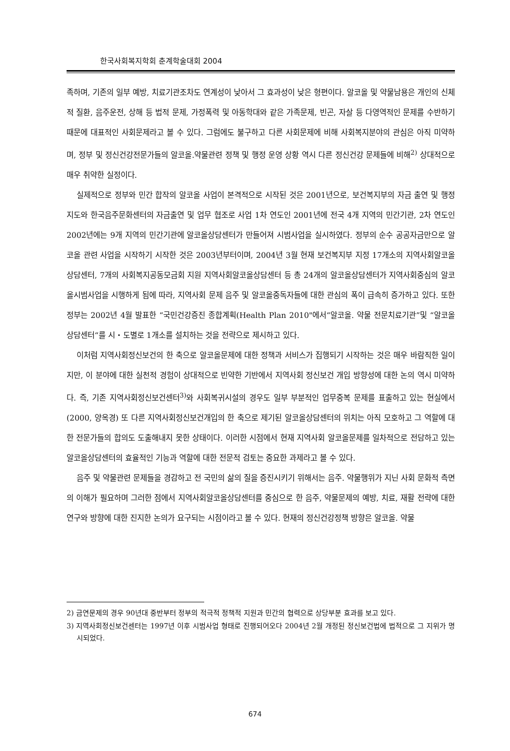한국사회복지학회 춘계학술대회 2004
족하며, 기존의 일부 예방, 치료기관조차도 연계성이 낮아서 그 효과성이 낮은 형편이다. 알코올 및 약물남용은 개인의 신체적 질환, 음주운전, 상해 등 법적 문제, 가정폭력 및 아동학대와 같은 가족문제, 빈곤, 자살 등 다영역적인 문제를 수반하기 때문에 대표적인 사회문제라고 볼 수 있다. 그럼에도 불구하고 다른 사회문제에 비해 사회복지분야의 관심은 아직 미약하며, 정부 및 정신건강전문가들의 알코올.약물관련 정책 및 행정 운영 상황 역시 다른 정신건강 문제들에 비해<sup>2)</sup> 상대적으로 매우 취약한 실정이다.
실제적으로 정부와 민간 합작의 알코올 사업이 본격적으로 시작된 것은 2001년으로, 보건복지부의 자금 출연 및 행정지도와 한국음주문화센터의 자금출연 및 업무 협조로 사업 1차 연도인 2001년에 전국 4개 지역의 민간기관, 2차 연도인 2002년에는 9개 지역의 민간기관에 알코올상담센터가 만들어져 시범사업을 실시하였다. 정부의 순수 공공자금만으로 알코올 관련 사업을 시작하기 시작한 것은 2003년부터이며, 2004년 3월 현재 보건복지부 지정 17개소의 지역사회알코올상담센터, 7개의 사회복지공동모금회 지원 지역사회알코올상담센터 등 총 24개의 알코올상담센터가 지역사회중심의 알코올시범사업을 시행하게 됨에 따라, 지역사회 문제 음주 및 알코올중독자들에 대한 관심의 폭이 급속히 증가하고 있다. 또한 정부는 2002년 4월 발표한 “국민건강증진 종합계획(Health Plan 2010"에서“알코올. 약물 전문치료기관”및 “알코올상담센터“를 시・도별로 1개소를 설치하는 것을 전략으로 제시하고 있다.
이처럼 지역사회정신보건의 한 축으로 알코올문제에 대한 정책과 서비스가 집행되기 시작하는 것은 매우 바람직한 일이지만, 이 분야에 대한 실천적 경험이 상대적으로 빈약한 기반에서 지역사회 정신보건 개입 방향성에 대한 논의 역시 미약하다. 즉, 기존 지역사회정신보건센터<sup>3)</sup>와 사회복귀시설의 경우도 일부 부분적인 업무중복 문제를 표출하고 있는 현실에서(2000, 양옥경) 또 다른 지역사회정신보건개입의 한 축으로 제기된 알코올상담센터의 위치는 아직 모호하고 그 역할에 대한 전문가들의 합의도 도출해내지 못한 상태이다. 이러한 시점에서 현재 지역사회 알코올문제를 일차적으로 전담하고 있는 알코올상담센터의 효율적인 기능과 역할에 대한 전문적 검토는 중요한 과제라고 볼 수 있다.
음주 및 약물관련 문제들을 경감하고 전 국민의 삶의 질을 증진시키기 위해서는 음주. 약물행위가 지닌 사회 문화적 측면의 이해가 필요하며 그러한 점에서 지역사회알코올상담센터를 중심으로 한 음주, 약물문제의 예방, 치료, 재활 전략에 대한 연구와 방향에 대한 진지한 논의가 요구되는 시점이라고 볼 수 있다. 현재의 정신건강정책 방향은 알코올. 약물
2) 금연문제의 경우 90년대 중반부터 정부의 적극적 정책적 지원과 민간의 협력으로 상당부분 효과를 보고 있다.
3) 지역사회정신보건센터는 1997년 이후 시범사업 형태로 진행되어오다 2004년 2월 개정된 정신보건법에 법적으로 그 지위가 명시되었다.
674